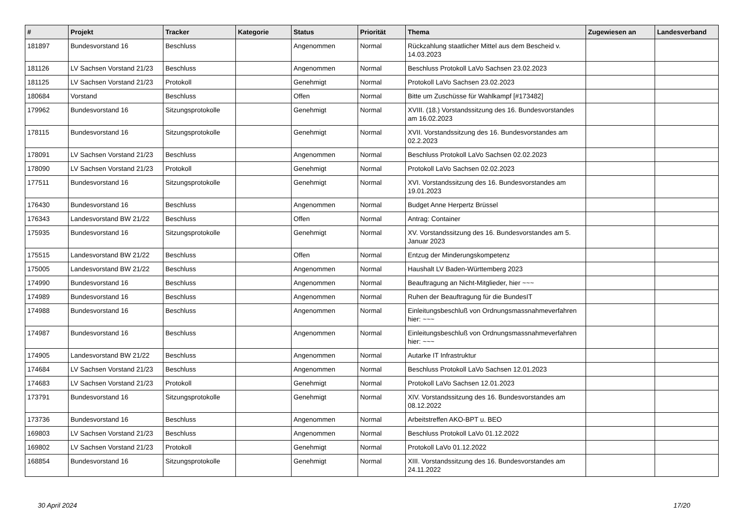| # | Projekt | Tracker | Kategorie | Status | Priorität | Thema | Zugewiesen an | Landesverband |
| --- | --- | --- | --- | --- | --- | --- | --- | --- |
| 181897 | Bundesvorstand 16 | Beschluss | | Angenommen | Normal | Rückzahlung staatlicher Mittel aus dem Bescheid v. 14.03.2023 | | |
| 181126 | LV Sachsen Vorstand 21/23 | Beschluss | | Angenommen | Normal | Beschluss Protokoll LaVo Sachsen 23.02.2023 | | |
| 181125 | LV Sachsen Vorstand 21/23 | Protokoll | | Genehmigt | Normal | Protokoll LaVo Sachsen 23.02.2023 | | |
| 180684 | Vorstand | Beschluss | | Offen | Normal | Bitte um Zuschüsse für Wahlkampf [#173482] | | |
| 179962 | Bundesvorstand 16 | Sitzungsprotokolle | | Genehmigt | Normal | XVIII. (18.) Vorstandssitzung des 16. Bundesvorstandes am 16.02.2023 | | |
| 178115 | Bundesvorstand 16 | Sitzungsprotokolle | | Genehmigt | Normal | XVII. Vorstandssitzung des 16. Bundesvorstandes am 02.2.2023 | | |
| 178091 | LV Sachsen Vorstand 21/23 | Beschluss | | Angenommen | Normal | Beschluss Protokoll LaVo Sachsen 02.02.2023 | | |
| 178090 | LV Sachsen Vorstand 21/23 | Protokoll | | Genehmigt | Normal | Protokoll LaVo Sachsen 02.02.2023 | | |
| 177511 | Bundesvorstand 16 | Sitzungsprotokolle | | Genehmigt | Normal | XVI. Vorstandssitzung des 16. Bundesvorstandes am 19.01.2023 | | |
| 176430 | Bundesvorstand 16 | Beschluss | | Angenommen | Normal | Budget Anne Herpertz Brüssel | | |
| 176343 | Landesvorstand BW 21/22 | Beschluss | | Offen | Normal | Antrag: Container | | |
| 175935 | Bundesvorstand 16 | Sitzungsprotokolle | | Genehmigt | Normal | XV. Vorstandssitzung des 16. Bundesvorstandes am 5. Januar 2023 | | |
| 175515 | Landesvorstand BW 21/22 | Beschluss | | Offen | Normal | Entzug der Minderungskompetenz | | |
| 175005 | Landesvorstand BW 21/22 | Beschluss | | Angenommen | Normal | Haushalt LV Baden-Württemberg 2023 | | |
| 174990 | Bundesvorstand 16 | Beschluss | | Angenommen | Normal | Beauftragung an Nicht-Mitglieder, hier ~~~ | | |
| 174989 | Bundesvorstand 16 | Beschluss | | Angenommen | Normal | Ruhen der Beauftragung für die BundesIT | | |
| 174988 | Bundesvorstand 16 | Beschluss | | Angenommen | Normal | Einleitungsbeschluß von Ordnungsmassnahmeverfahren hier: ~~~ | | |
| 174987 | Bundesvorstand 16 | Beschluss | | Angenommen | Normal | Einleitungsbeschluß von Ordnungsmassnahmeverfahren hier: ~~~ | | |
| 174905 | Landesvorstand BW 21/22 | Beschluss | | Angenommen | Normal | Autarke IT Infrastruktur | | |
| 174684 | LV Sachsen Vorstand 21/23 | Beschluss | | Angenommen | Normal | Beschluss Protokoll LaVo Sachsen 12.01.2023 | | |
| 174683 | LV Sachsen Vorstand 21/23 | Protokoll | | Genehmigt | Normal | Protokoll LaVo Sachsen 12.01.2023 | | |
| 173791 | Bundesvorstand 16 | Sitzungsprotokolle | | Genehmigt | Normal | XIV. Vorstandssitzung des 16. Bundesvorstandes am 08.12.2022 | | |
| 173736 | Bundesvorstand 16 | Beschluss | | Angenommen | Normal | Arbeitstreffen AKO-BPT u. BEO | | |
| 169803 | LV Sachsen Vorstand 21/23 | Beschluss | | Angenommen | Normal | Beschluss Protokoll LaVo 01.12.2022 | | |
| 169802 | LV Sachsen Vorstand 21/23 | Protokoll | | Genehmigt | Normal | Protokoll LaVo 01.12.2022 | | |
| 168854 | Bundesvorstand 16 | Sitzungsprotokolle | | Genehmigt | Normal | XIII. Vorstandssitzung des 16. Bundesvorstandes am 24.11.2022 | | |
30 April 2024 17/20